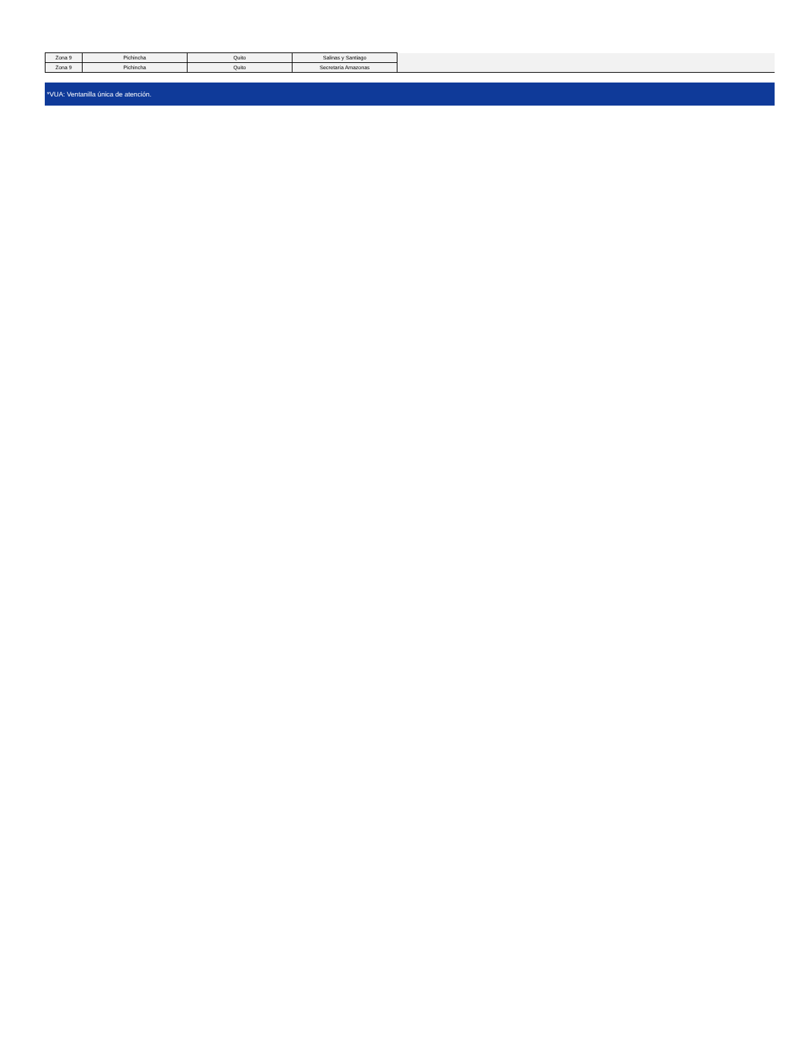| Zona 9 | Pichincha | Quito | Salinas y Santiago | |
| Zona 9 | Pichincha | Quito | Secretaría Amazonas | |
*VUA: Ventanilla única de atención.